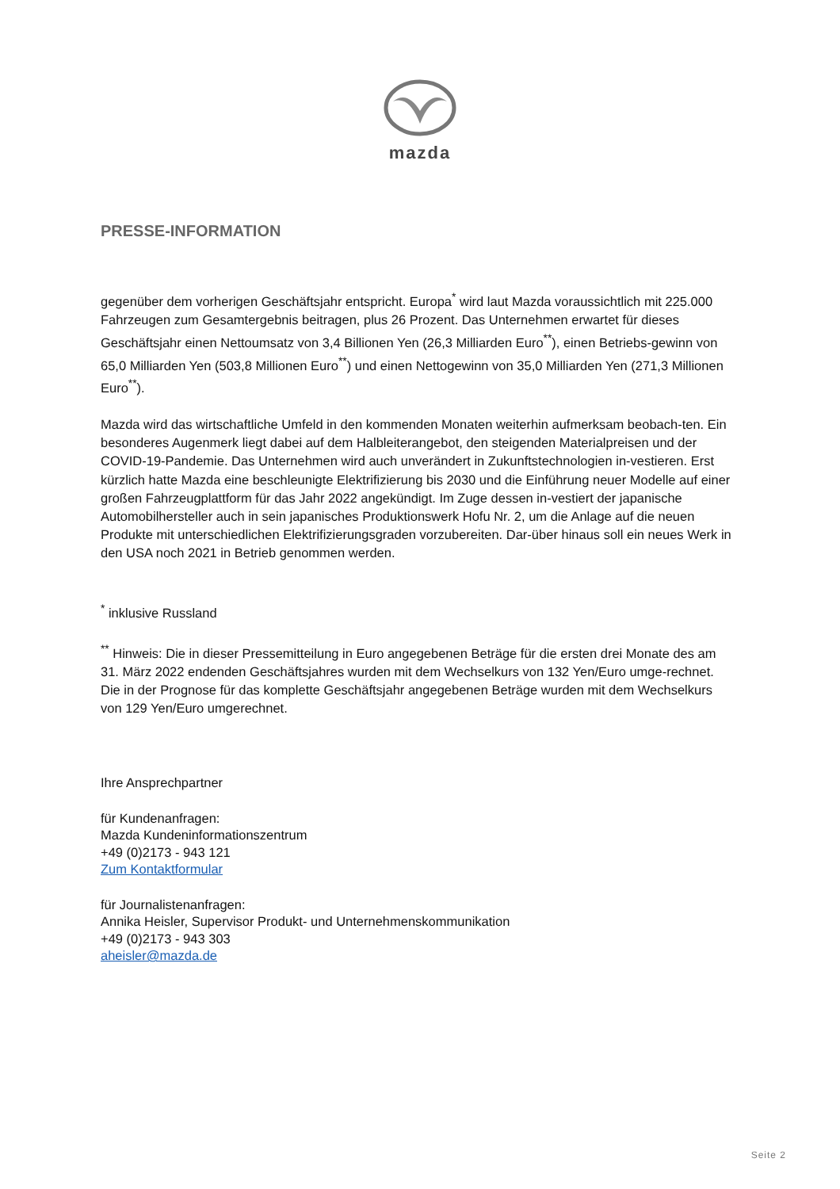mazda
PRESSE-INFORMATION
gegenüber dem vorherigen Geschäftsjahr entspricht. Europa<sup>*</sup> wird laut Mazda voraussichtlich mit 225.000 Fahrzeugen zum Gesamtergebnis beitragen, plus 26 Prozent. Das Unternehmen erwartet für dieses Geschäftsjahr einen Nettoumsatz von 3,4 Billionen Yen (26,3 Milliarden Euro<sup>**</sup>), einen Betriebs-gewinn von 65,0 Milliarden Yen (503,8 Millionen Euro<sup>**</sup>) und einen Nettogewinn von 35,0 Milliarden Yen (271,3 Millionen Euro<sup>**</sup>).
Mazda wird das wirtschaftliche Umfeld in den kommenden Monaten weiterhin aufmerksam beobach-ten. Ein besonderes Augenmerk liegt dabei auf dem Halbleiterangebot, den steigenden Materialpreisen und der COVID-19-Pandemie. Das Unternehmen wird auch unverändert in Zukunftstechnologien in-vestieren. Erst kürzlich hatte Mazda eine beschleunigte Elektrifizierung bis 2030 und die Einführung neuer Modelle auf einer großen Fahrzeugplattform für das Jahr 2022 angekündigt. Im Zuge dessen in-vestiert der japanische Automobilhersteller auch in sein japanisches Produktionswerk Hofu Nr. 2, um die Anlage auf die neuen Produkte mit unterschiedlichen Elektrifizierungsgraden vorzubereiten. Dar-über hinaus soll ein neues Werk in den USA noch 2021 in Betrieb genommen werden.
<sup>*</sup> inklusive Russland
<sup>**</sup> Hinweis: Die in dieser Pressemitteilung in Euro angegebenen Beträge für die ersten drei Monate des am 31. März 2022 endenden Geschäftsjahres wurden mit dem Wechselkurs von 132 Yen/Euro umge-rechnet. Die in der Prognose für das komplette Geschäftsjahr angegebenen Beträge wurden mit dem Wechselkurs von 129 Yen/Euro umgerechnet.
Ihre Ansprechpartner
für Kundenanfragen:
Mazda Kundeninformationszentrum
+49 (0)2173 - 943 121
Zum Kontaktformular
für Journalistenanfragen:
Annika Heisler, Supervisor Produkt- und Unternehmenskommunikation
+49 (0)2173 - 943 303
aheisler@mazda.de
Seite 2